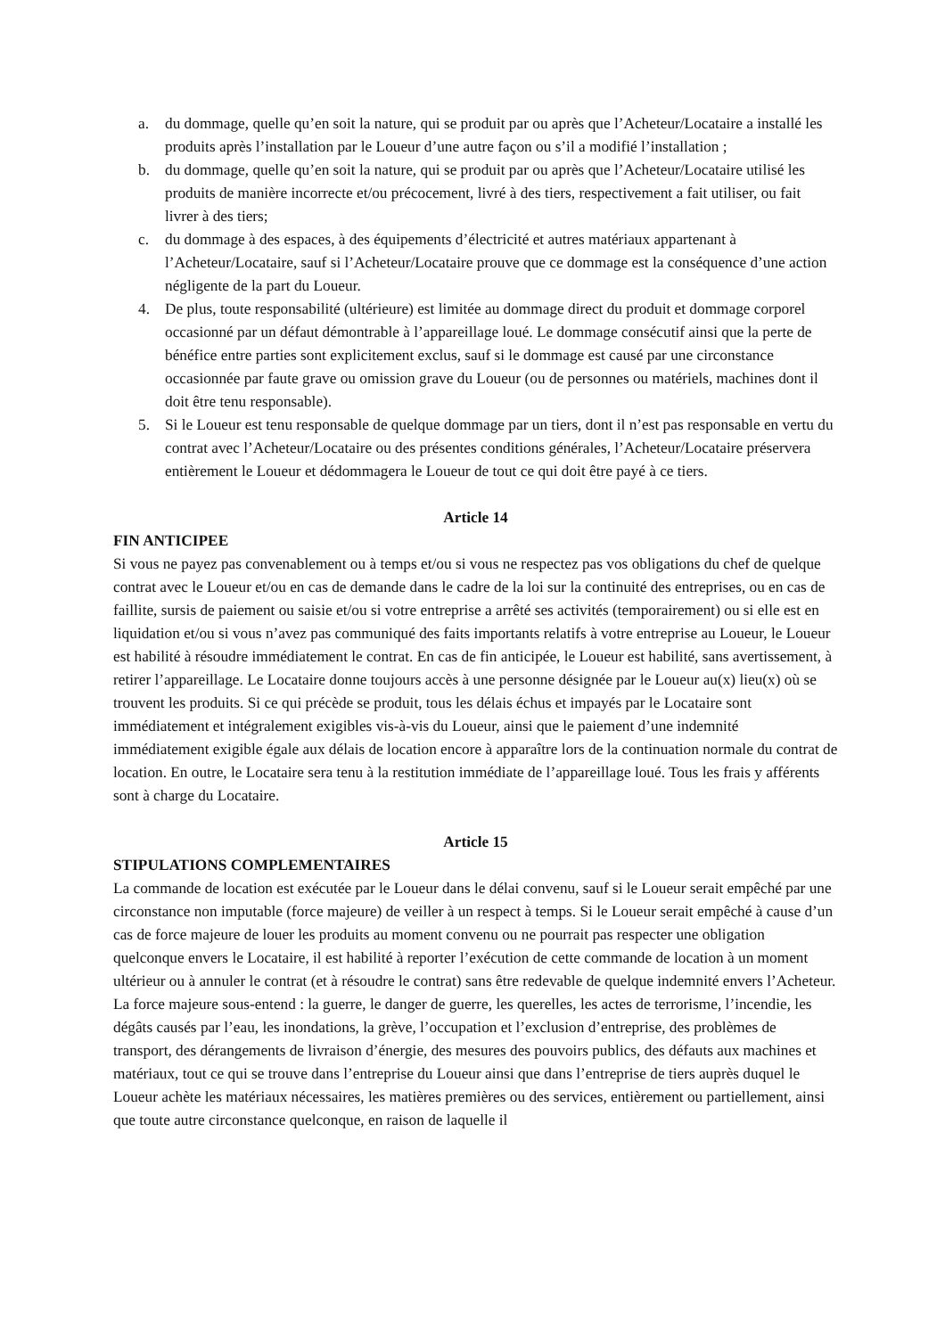a. du dommage, quelle qu’en soit la nature, qui se produit par ou après que l’Acheteur/Locataire a installé les produits après l’installation par le Loueur d’une autre façon ou s’il a modifié l’installation ;
b. du dommage, quelle qu’en soit la nature, qui se produit par ou après que l’Acheteur/Locataire utilisé les produits de manière incorrecte et/ou précocement, livré à des tiers, respectivement a fait utiliser, ou fait livrer à des tiers;
c. du dommage à des espaces, à des équipements d’électricité et autres matériaux appartenant à l’Acheteur/Locataire, sauf si l’Acheteur/Locataire prouve que ce dommage est la conséquence d’une action négligente de la part du Loueur.
4. De plus, toute responsabilité (ultérieure) est limitée au dommage direct du produit et dommage corporel occasionné par un défaut démontrable à l’appareillage loué. Le dommage consécutif ainsi que la perte de bénéfice entre parties sont explicitement exclus, sauf si le dommage est causé par une circonstance occasionnée par faute grave ou omission grave du Loueur (ou de personnes ou matériels, machines dont il doit être tenu responsable).
5. Si le Loueur est tenu responsable de quelque dommage par un tiers, dont il n’est pas responsable en vertu du contrat avec l’Acheteur/Locataire ou des présentes conditions générales, l’Acheteur/Locataire préservera entièrement le Loueur et dédommagera le Loueur de tout ce qui doit être payé à ce tiers.
Article 14
FIN ANTICIPEE
Si vous ne payez pas convenablement ou à temps et/ou si vous ne respectez pas vos obligations du chef de quelque contrat avec le Loueur et/ou en cas de demande dans le cadre de la loi sur la continuité des entreprises, ou en cas de faillite, sursis de paiement ou saisie et/ou si votre entreprise a arrêté ses activités (temporairement) ou si elle est en liquidation et/ou si vous n’avez pas communiqué des faits importants relatifs à votre entreprise au Loueur, le Loueur est habilité à résoudre immédiatement le contrat. En cas de fin anticipée, le Loueur est habilité, sans avertissement, à retirer l’appareillage. Le Locataire donne toujours accès à une personne désignée par le Loueur au(x) lieu(x) où se trouvent les produits. Si ce qui précède se produit, tous les délais échus et impayés par le Locataire sont immédiatement et intégralement exigibles vis-à-vis du Loueur, ainsi que le paiement d’une indemnité immédiatement exigible égale aux délais de location encore à apparaître lors de la continuation normale du contrat de location. En outre, le Locataire sera tenu à la restitution immédiate de l’appareillage loué. Tous les frais y afférents sont à charge du Locataire.
Article 15
STIPULATIONS COMPLEMENTAIRES
La commande de location est exécutée par le Loueur dans le délai convenu, sauf si le Loueur serait empêché par une circonstance non imputable (force majeure) de veiller à un respect à temps. Si le Loueur serait empêché à cause d’un cas de force majeure de louer les produits au moment convenu ou ne pourrait pas respecter une obligation quelconque envers le Locataire, il est habilité à reporter l’exécution de cette commande de location à un moment ultérieur ou à annuler le contrat (et à résoudre le contrat) sans être redevable de quelque indemnité envers l’Acheteur. La force majeure sous-entend : la guerre, le danger de guerre, les querelles, les actes de terrorisme, l’incendie, les dégâts causés par l’eau, les inondations, la grève, l’occupation et l’exclusion d’entreprise, des problèmes de transport, des dérangements de livraison d’énergie, des mesures des pouvoirs publics, des défauts aux machines et matériaux, tout ce qui se trouve dans l’entreprise du Loueur ainsi que dans l’entreprise de tiers auprès duquel le Loueur achète les matériaux nécessaires, les matières premières ou des services, entièrement ou partiellement, ainsi que toute autre circonstance quelconque, en raison de laquelle il